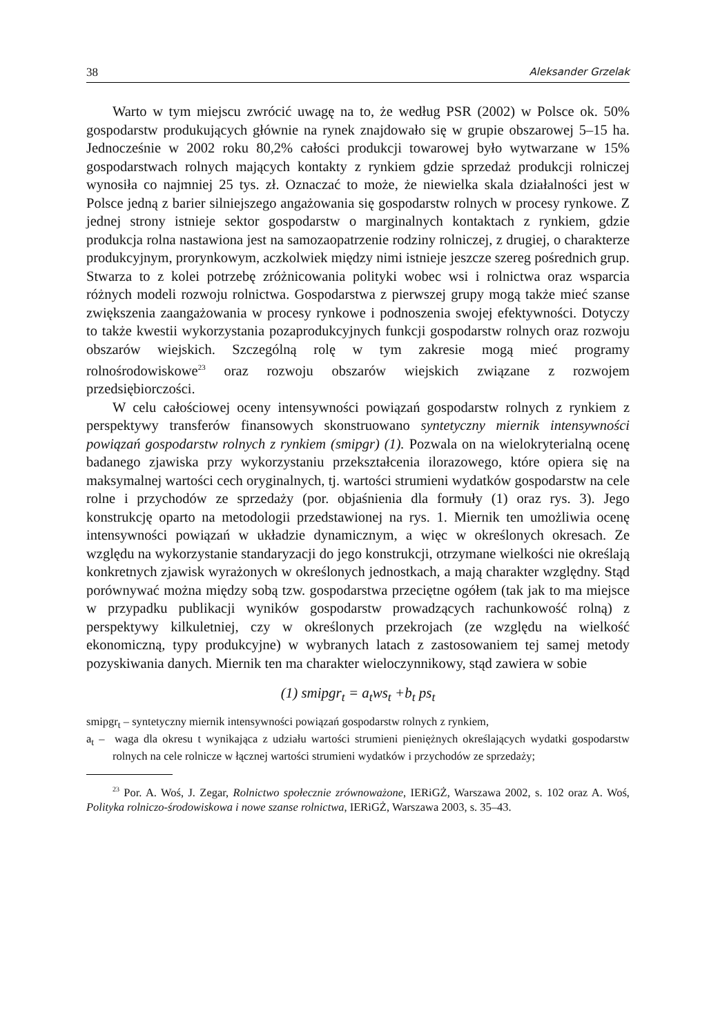38 Aleksander Grzelak
Warto w tym miejscu zwrócić uwagę na to, że według PSR (2002) w Polsce ok. 50% gospodarstw produkujących głównie na rynek znajdowało się w grupie obszarowej 5–15 ha. Jednocześnie w 2002 roku 80,2% całości produkcji towarowej było wytwarzane w 15% gospodarstwach rolnych mających kontakty z rynkiem gdzie sprzedaż produkcji rolniczej wynosiła co najmniej 25 tys. zł. Oznaczać to może, że niewielka skala działalności jest w Polsce jedną z barier silniejszego angażowania się gospodarstw rolnych w procesy rynkowe. Z jednej strony istnieje sektor gospodarstw o marginalnych kontaktach z rynkiem, gdzie produkcja rolna nastawiona jest na samozaopatrzenie rodziny rolniczej, z drugiej, o charakterze produkcyjnym, prorynkowym, aczkolwiek między nimi istnieje jeszcze szereg pośrednich grup. Stwarza to z kolei potrzebę zróżnicowania polityki wobec wsi i rolnictwa oraz wsparcia różnych modeli rozwoju rolnictwa. Gospodarstwa z pierwszej grupy mogą także mieć szanse zwiększenia zaangażowania w procesy rynkowe i podnoszenia swojej efektywności. Dotyczy to także kwestii wykorzystania pozaprodukcyjnych funkcji gospodarstw rolnych oraz rozwoju obszarów wiejskich. Szczególną rolę w tym zakresie mogą mieć programy rolnośrodowiskowe<sup>23</sup> oraz rozwoju obszarów wiejskich związane z rozwojem przedsiębiorczości.
W celu całościowej oceny intensywności powiązań gospodarstw rolnych z rynkiem z perspektywy transferów finansowych skonstruowano syntetyczny miernik intensywności powiązań gospodarstw rolnych z rynkiem (smipgr) (1). Pozwala on na wielokryterialną ocenę badanego zjawiska przy wykorzystaniu przekształcenia ilorazowego, które opiera się na maksymalnej wartości cech oryginalnych, tj. wartości strumieni wydatków gospodarstw na cele rolne i przychodów ze sprzedaży (por. objaśnienia dla formuły (1) oraz rys. 3). Jego konstrukcję oparto na metodologii przedstawionej na rys. 1. Miernik ten umożliwia ocenę intensywności powiązań w układzie dynamicznym, a więc w określonych okresach. Ze względu na wykorzystanie standaryzacji do jego konstrukcji, otrzymane wielkości nie określają konkretnych zjawisk wyrażonych w określonych jednostkach, a mają charakter względny. Stąd porównywać można między sobą tzw. gospodarstwa przeciętne ogółem (tak jak to ma miejsce w przypadku publikacji wyników gospodarstw prowadzących rachunkowość rolną) z perspektywy kilkuletniej, czy w określonych przekrojach (ze względu na wielkość ekonomiczną, typy produkcyjne) w wybranych latach z zastosowaniem tej samej metody pozyskiwania danych. Miernik ten ma charakter wieloczynnikowy, stąd zawiera w sobie
(1) smipgr<sub>t</sub> = a<sub>t</sub>ws<sub>t</sub> +b<sub>t</sub> ps<sub>t</sub>
smipgr<sub>t</sub> – syntetyczny miernik intensywności powiązań gospodarstw rolnych z rynkiem,
a<sub>t</sub> – waga dla okresu t wynikająca z udziału wartości strumieni pieniężnych określających wydatki gospodarstw rolnych na cele rolnicze w łącznej wartości strumieni wydatków i przychodów ze sprzedaży;
<sup>23</sup> Por. A. Woś, J. Zegar, Rolnictwo społecznie zrównoważone, IERiGŻ, Warszawa 2002, s. 102 oraz A. Woś, Polityka rolniczo-środowiskowa i nowe szanse rolnictwa, IERiGŻ, Warszawa 2003, s. 35–43.